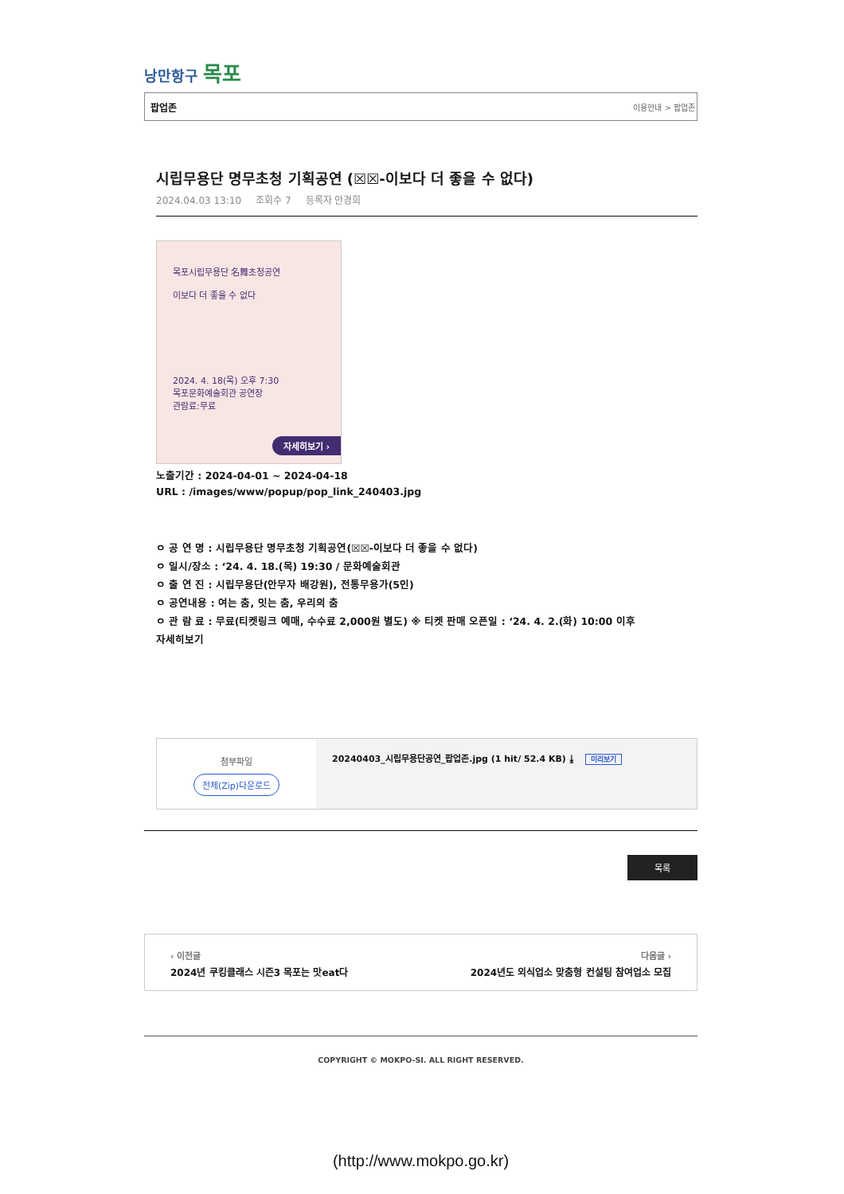낭만항구 목포
팝업존 이용안내 > 팝업존
시립무용단 명무초청 기획공연 (☒☒-이보다 더 좋을 수 없다)
2024.04.03 13:10 조회수 7 등록자 안경희
목포시립무용단 名舞초청공연
이보다 더 좋을 수 없다
2024. 4. 18(목) 오후 7:30
목포문화예술회관 공연장
관람료:무료
자세히보기 ›
노출기간 : 2024-04-01 ~ 2024-04-18
URL : /images/www/popup/pop_link_240403.jpg
ㅇ 공 연 명 : 시립무용단 명무초청 기획공연(☒☒-이보다 더 좋을 수 없다)
ㅇ 일시/장소 : ‘24. 4. 18.(목) 19:30 / 문화예술회관
ㅇ 출 연 진 : 시립무용단(안무자 배강원), 전통무용가(5인)
ㅇ 공연내용 : 여는 춤, 잇는 춤, 우리의 춤
ㅇ 관 람 료 : 무료(티켓링크 예매, 수수료 2,000원 별도) ※ 티켓 판매 오픈일 : ‘24. 4. 2.(화) 10:00 이후
자세히보기
첨부파일
전체(Zip)다운로드
20240403_시립무용단공연_팝업존.jpg (1 hit/ 52.4 KB) ⤓ 미리보기
목록
‹ 이전글
2024년 쿠킹클래스 시즌3 목포는 맛eat다
다음글 ›
2024년도 외식업소 맞춤형 컨설팅 참여업소 모집
COPYRIGHT © MOKPO-SI. ALL RIGHT RESERVED.
(http://www.mokpo.go.kr)